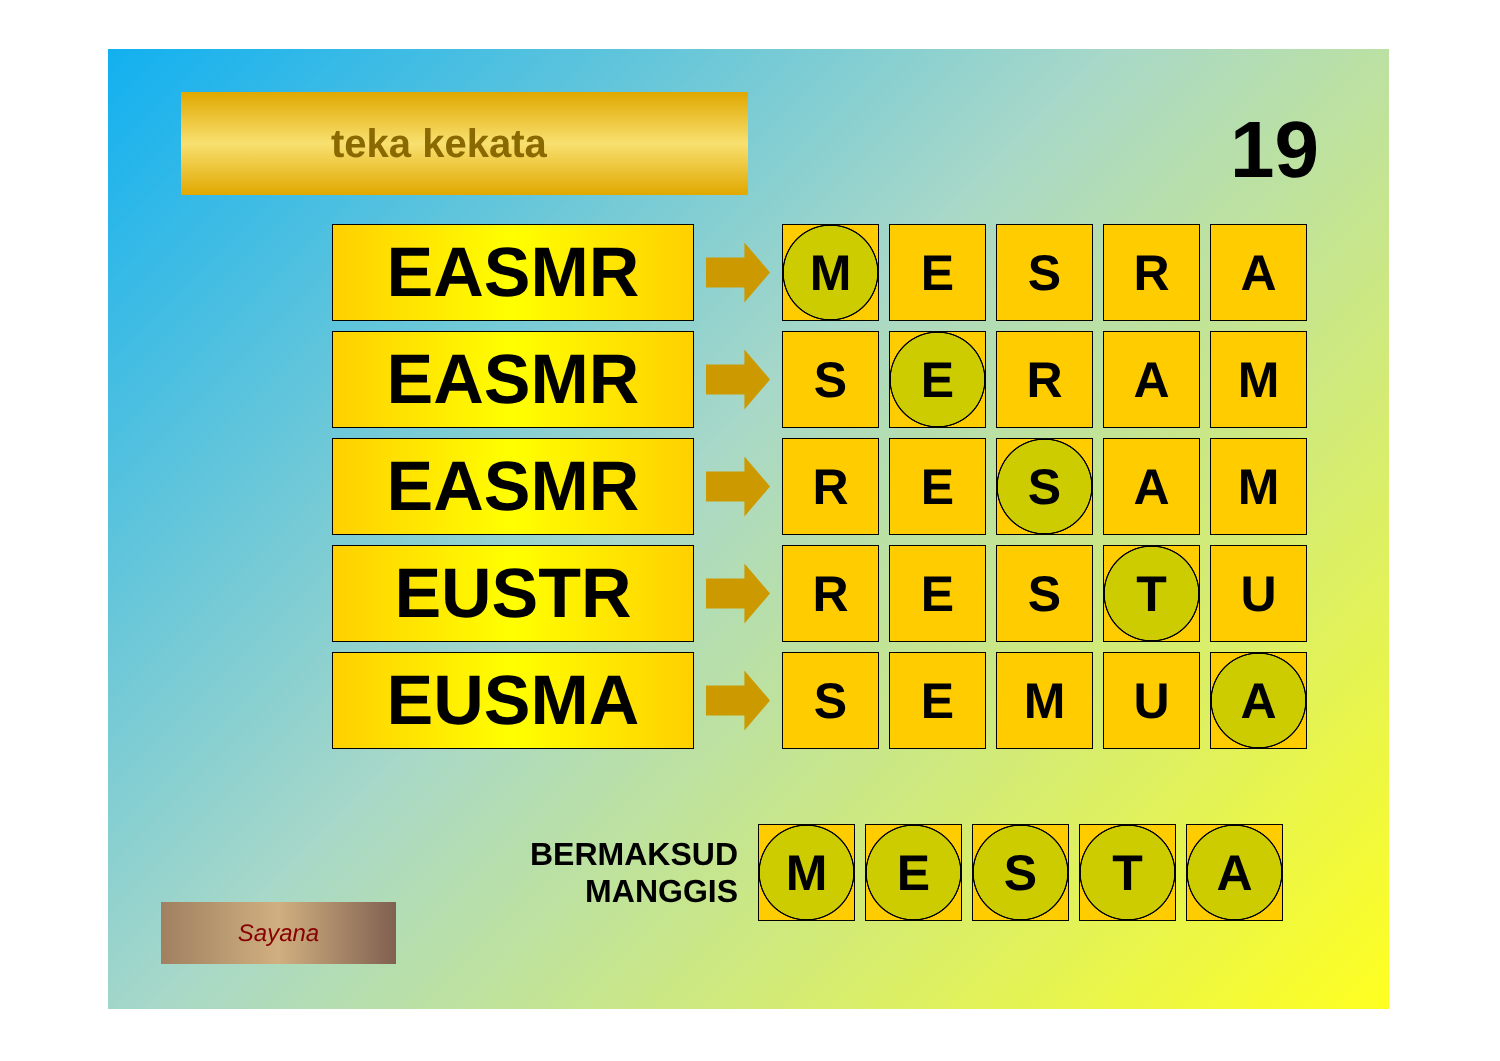teka kekata 19
EASMR
M E S R A
EASMR
S E R A M
EASMR
R E S A M
EUSTR
R E S T U
EUSMA
S E M U A
BERMAKSUD
MANGGIS
M E S T A
Sayana